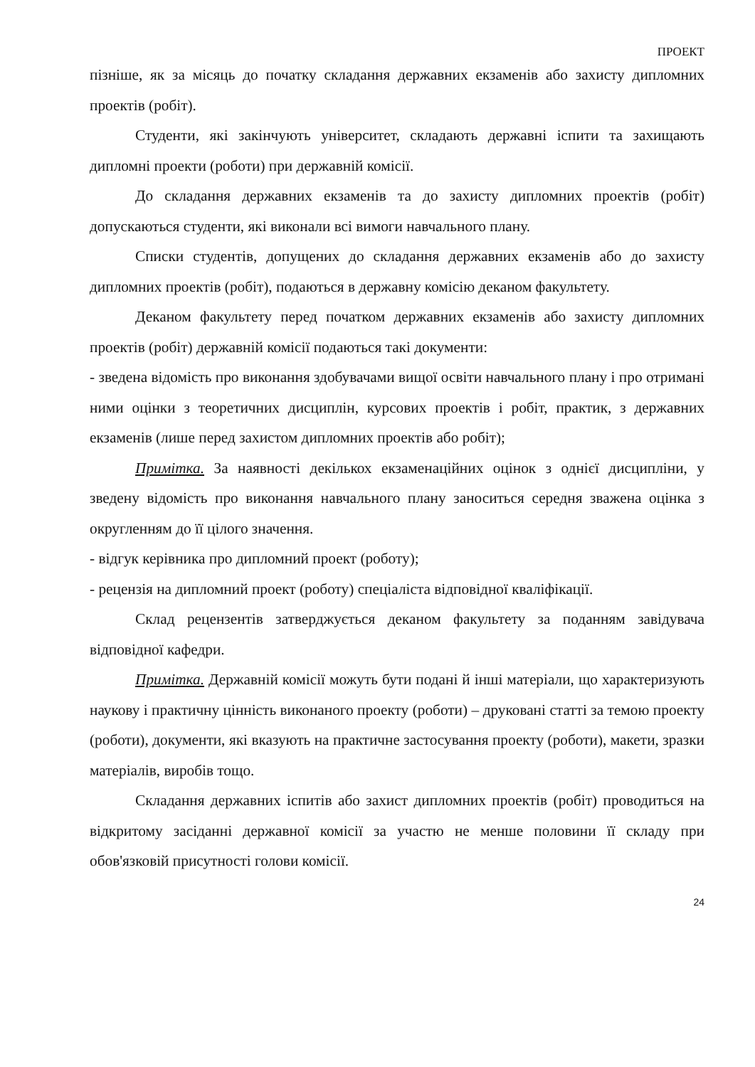ПРОЕКТ
пізніше, як за місяць до початку складання державних екзаменів або захисту дипломних проектів (робіт).
Студенти, які закінчують університет, складають державні іспити та захищають дипломні проекти (роботи) при державній комісії.
До складання державних екзаменів та до захисту дипломних проектів (робіт) допускаються студенти, які виконали всі вимоги навчального плану.
Списки студентів, допущених до складання державних екзаменів або до захисту дипломних проектів (робіт), подаються в державну комісію деканом факультету.
Деканом факультету перед початком державних екзаменів або захисту дипломних проектів (робіт) державній комісії подаються такі документи:
- зведена відомість про виконання здобувачами вищої освіти навчального плану і про отримані ними оцінки з теоретичних дисциплін, курсових проектів і робіт, практик, з державних екзаменів (лише перед захистом дипломних проектів або робіт);
Примітка. За наявності декількох екзаменаційних оцінок з однієї дисципліни, у зведену відомість про виконання навчального плану заноситься середня зважена оцінка з округленням до її цілого значення.
- відгук керівника про дипломний проект (роботу);
- рецензія на дипломний проект (роботу) спеціаліста відповідної кваліфікації.
Склад рецензентів затверджується деканом факультету за поданням завідувача відповідної кафедри.
Примітка. Державній комісії можуть бути подані й інші матеріали, що характеризують наукову і практичну цінність виконаного проекту (роботи) – друковані статті за темою проекту (роботи), документи, які вказують на практичне застосування проекту (роботи), макети, зразки матеріалів, виробів тощо.
Складання державних іспитів або захист дипломних проектів (робіт) проводиться на відкритому засіданні державної комісії за участю не менше половини її складу при обов'язковій присутності голови комісії.
24